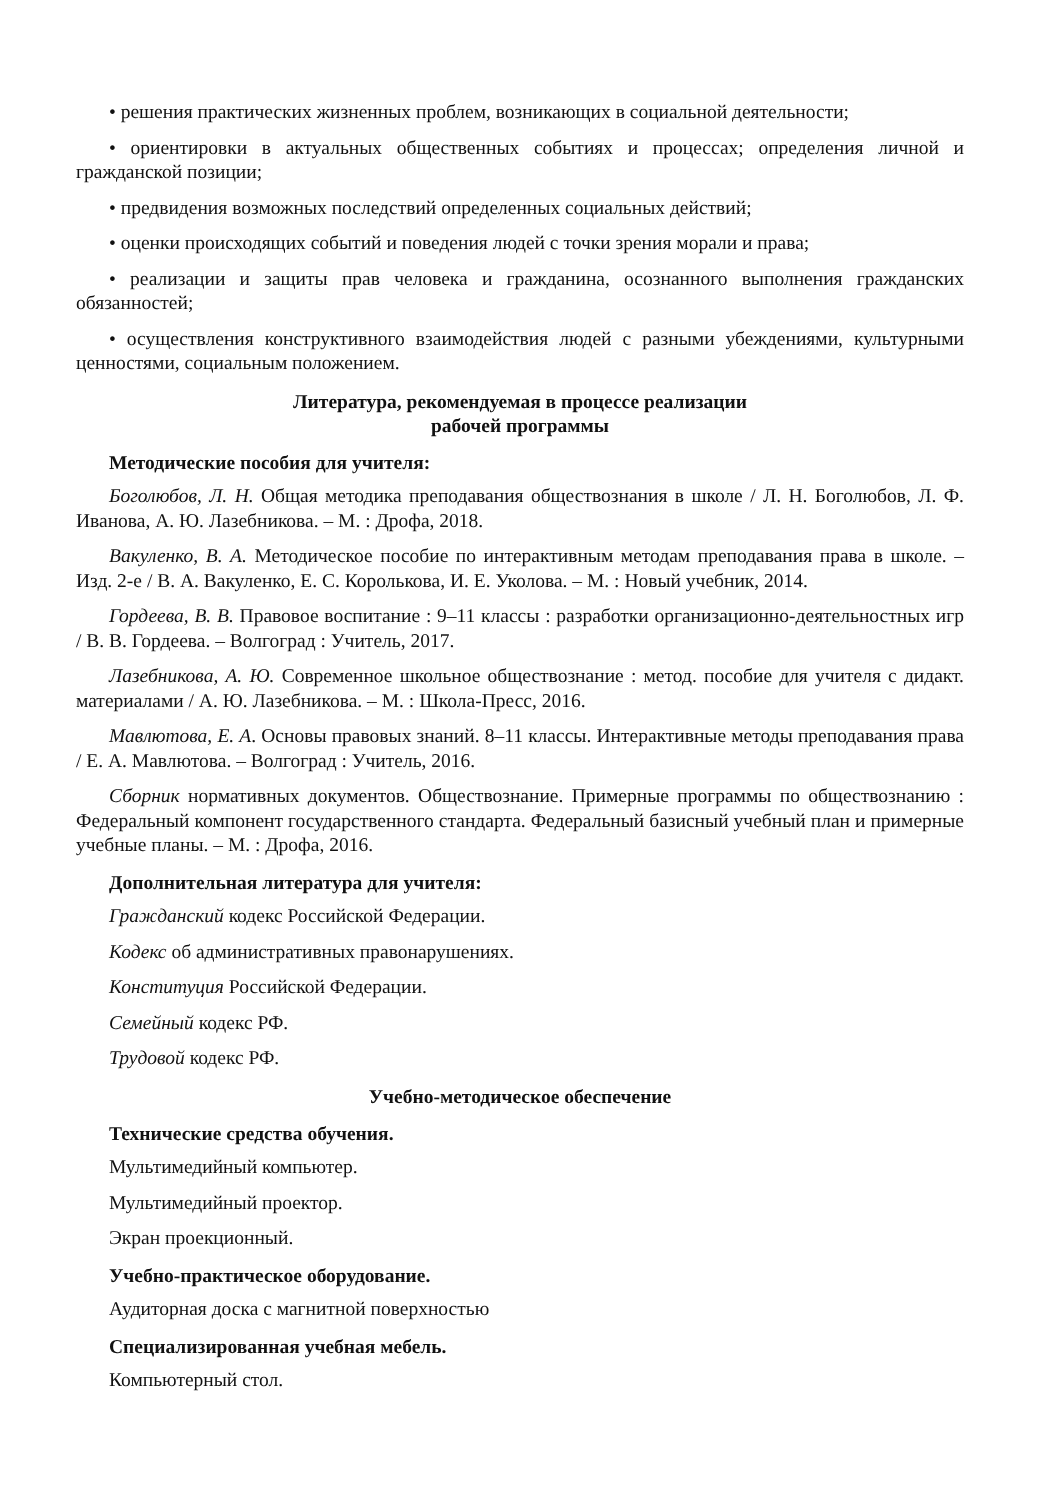• решения практических жизненных проблем, возникающих в социальной деятельности;
• ориентировки в актуальных общественных событиях и процессах; определения личной и гражданской позиции;
• предвидения возможных последствий определенных социальных действий;
• оценки происходящих событий и поведения людей с точки зрения морали и права;
• реализации и защиты прав человека и гражданина, осознанного выполнения гражданских обязанностей;
• осуществления конструктивного взаимодействия людей с разными убеждениями, культурными ценностями, социальным положением.
Литература, рекомендуемая в процессе реализации
рабочей программы
Методические пособия для учителя:
Боголюбов, Л. Н. Общая методика преподавания обществознания в школе / Л. Н. Боголюбов, Л. Ф. Иванова, А. Ю. Лазебникова. – М. : Дрофа, 2018.
Вакуленко, В. А. Методическое пособие по интерактивным методам преподавания права в школе. – Изд. 2-е / В. А. Вакуленко, Е. С. Королькова, И. Е. Уколова. – М. : Новый учебник, 2014.
Гордеева, В. В. Правовое воспитание : 9–11 классы : разработки организационно-деятельностных игр / В. В. Гордеева. – Волгоград : Учитель, 2017.
Лазебникова, А. Ю. Современное школьное обществознание : метод. пособие для учителя с дидакт. материалами / А. Ю. Лазебникова. – М. : Школа-Пресс, 2016.
Мавлютова, Е. А. Основы правовых знаний. 8–11 классы. Интерактивные методы преподавания права / Е. А. Мавлютова. – Волгоград : Учитель, 2016.
Сборник нормативных документов. Обществознание. Примерные программы по обществознанию : Федеральный компонент государственного стандарта. Федеральный базисный учебный план и примерные учебные планы. – М. : Дрофа, 2016.
Дополнительная литература для учителя:
Гражданский кодекс Российской Федерации.
Кодекс об административных правонарушениях.
Конституция Российской Федерации.
Семейный кодекс РФ.
Трудовой кодекс РФ.
Учебно-методическое обеспечение
Технические средства обучения.
Мультимедийный компьютер.
Мультимедийный проектор.
Экран проекционный.
Учебно-практическое оборудование.
Аудиторная доска с магнитной поверхностью
Специализированная учебная мебель.
Компьютерный стол.